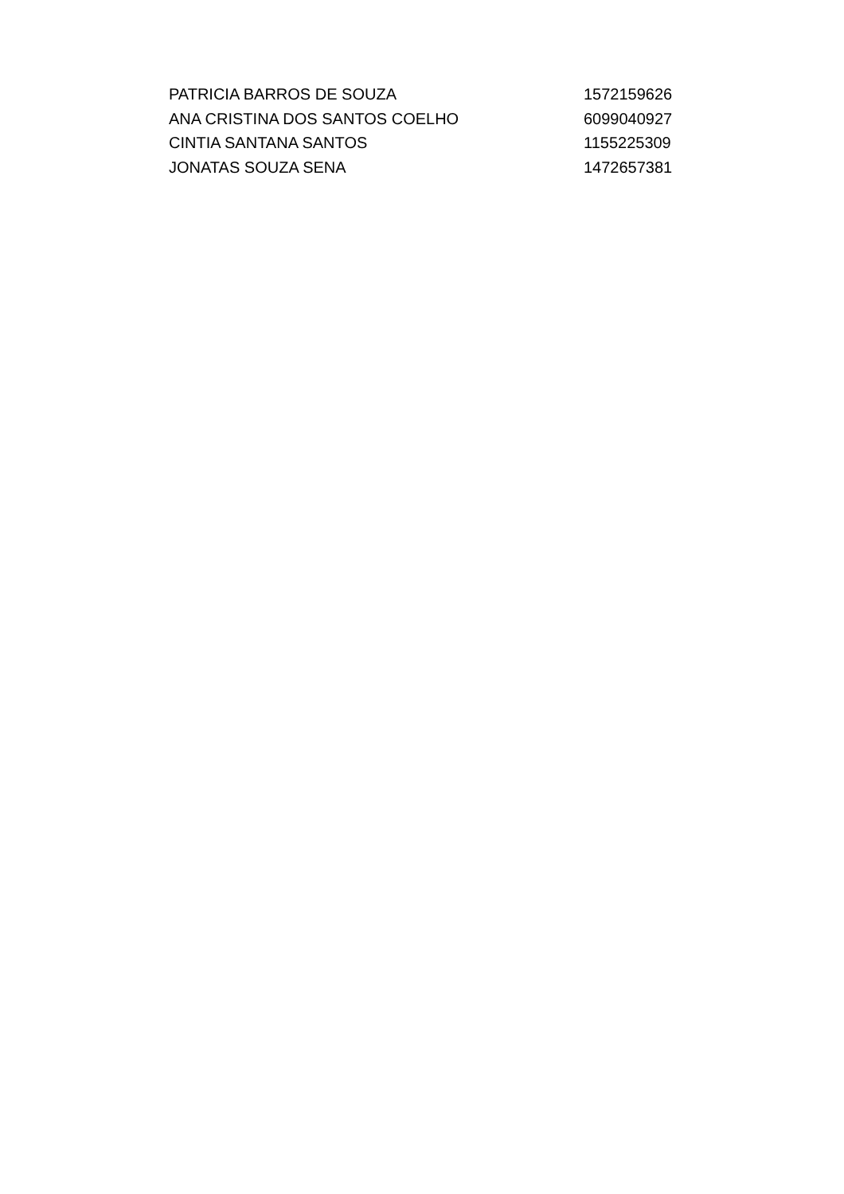| PATRICIA BARROS DE SOUZA | 1572159626 |
| ANA CRISTINA DOS SANTOS COELHO | 6099040927 |
| CINTIA SANTANA SANTOS | 1155225309 |
| JONATAS SOUZA SENA | 1472657381 |